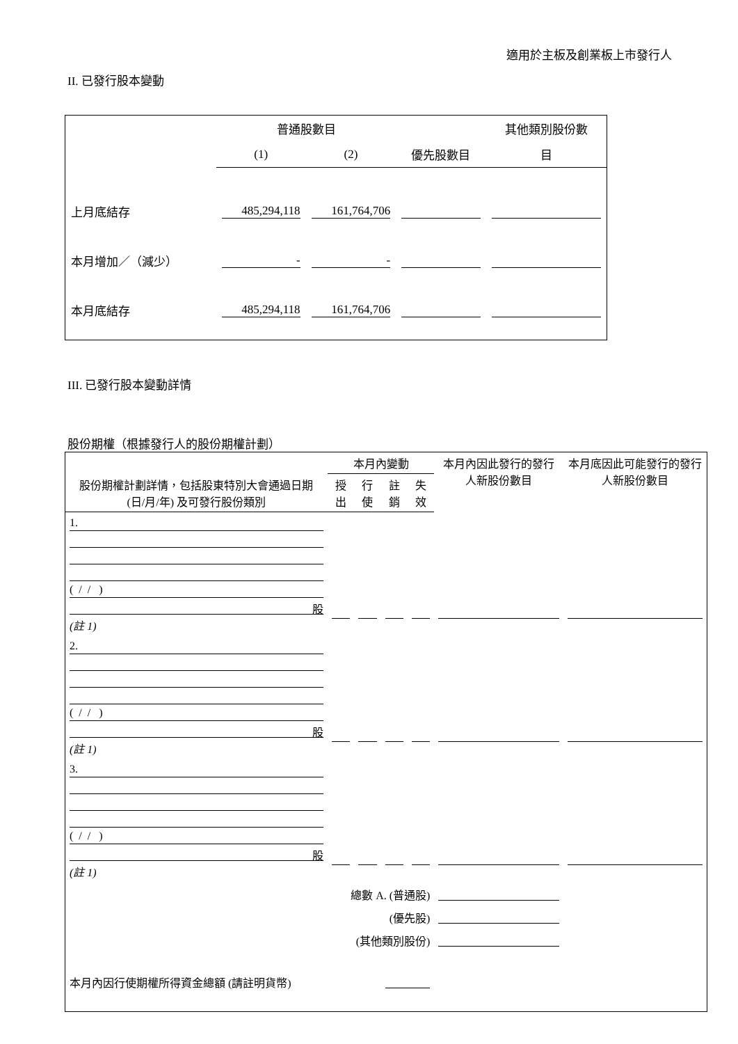適用於主板及創業板上市發行人
II. 已發行股本變動
| | 普通股數目 | | | 其他類別股份數 |
| | (1) | (2) | 優先股數目 | 目 |
| 上月底結存 | 485,294,118 | 161,764,706 | | |
| 本月增加／（減少） | - | - | | |
| 本月底結存 | 485,294,118 | 161,764,706 | | |
III. 已發行股本變動詳情
股份期權（根據發行人的股份期權計劃）
| 股份期權計劃詳情，包括股東特別大會通過日期 (日/月/年) 及可發行股份類別 | 本月內變動 | | | | 本月內因此發行的發行人新股份數目 | 本月底因此可能發行的發行人新股份數目 |
| | 授出 | 行使 | 註銷 | 失效 | | |
| 1. ( / / ) 股 (註 1) | | | | | | |
| 2. ( / / ) 股 (註 1) | | | | | | |
| 3. ( / / ) 股 (註 1) | | | | | | |
| 總數 A. (普通股) | | | | | | |
| (優先股) | | | | | | |
| (其他類別股份) | | | | | | |
| 本月內因行使期權所得資金總額 (請註明貨幣) | | | | | | |